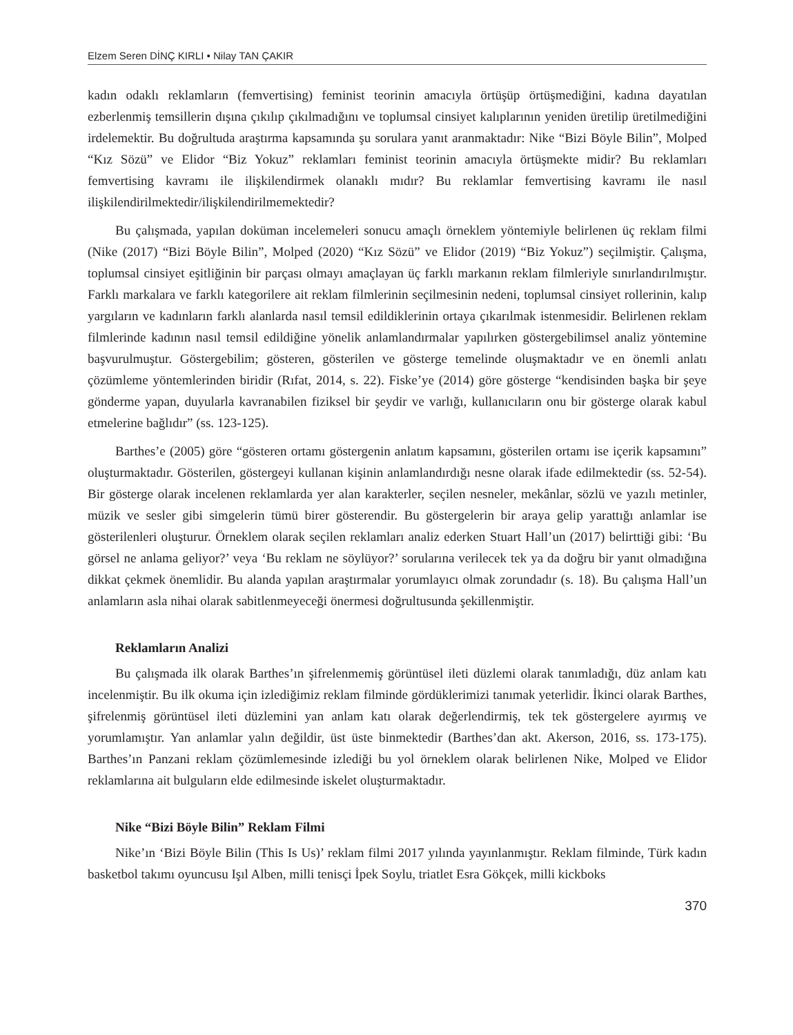Elzem Seren DİNÇ KIRLI • Nilay TAN ÇAKIR
kadın odaklı reklamların (femvertising) feminist teorinin amacıyla örtüşüp örtüşmediğini, kadına dayatılan ezberlenmiş temsillerin dışına çıkılıp çıkılmadığını ve toplumsal cinsiyet kalıplarının yeniden üretilip üretilmediğini irdelemektir. Bu doğrultuda araştırma kapsamında şu sorulara yanıt aranmaktadır: Nike “Bizi Böyle Bilin”, Molped “Kız Sözü” ve Elidor “Biz Yokuz” reklamları feminist teorinin amacıyla örtüşmekte midir? Bu reklamları femvertising kavramı ile ilişkilendirmek olanaklı mıdır? Bu reklamlar femvertising kavramı ile nasıl ilişkilendirilmektedir/ilişkilendirilmemektedir?
Bu çalışmada, yapılan doküman incelemeleri sonucu amaçlı örneklem yöntemiyle belirlenen üç reklam filmi (Nike (2017) “Bizi Böyle Bilin”, Molped (2020) “Kız Sözü” ve Elidor (2019) “Biz Yokuz”) seçilmiştir. Çalışma, toplumsal cinsiyet eşitliğinin bir parçası olmayı amaçlayan üç farklı markanın reklam filmleriyle sınırlandırılmıştır. Farklı markalara ve farklı kategorilere ait reklam filmlerinin seçilmesinin nedeni, toplumsal cinsiyet rollerinin, kalıp yargıların ve kadınların farklı alanlarda nasıl temsil edildiklerinin ortaya çıkarılmak istenmesidir. Belirlenen reklam filmlerinde kadının nasıl temsil edildiğine yönelik anlamlandırmalar yapılırken göstergebilimsel analiz yöntemine başvurulmuştur. Göstergebilim; gösteren, gösterilen ve gösterge temelinde oluşmaktadır ve en önemli anlatı çözümleme yöntemlerinden biridir (Rıfat, 2014, s. 22). Fiske’ye (2014) göre gösterge “kendisinden başka bir şeye gönderme yapan, duyularla kavranabilen fiziksel bir şeydir ve varlığı, kullanıcıların onu bir gösterge olarak kabul etmelerine bağlıdır” (ss. 123-125).
Barthes’e (2005) göre “gösteren ortamı göstergenin anlatım kapsamını, gösterilen ortamı ise içerik kapsamını” oluşturmaktadır. Gösterilen, göstergeyi kullanan kişinin anlamlandırdığı nesne olarak ifade edilmektedir (ss. 52-54). Bir gösterge olarak incelenen reklamlarda yer alan karakterler, seçilen nesneler, mekânlar, sözlü ve yazılı metinler, müzik ve sesler gibi simgelerin tümü birer gösterendir. Bu göstergelerin bir araya gelip yarattığı anlamlar ise gösterilenleri oluşturur. Örneklem olarak seçilen reklamları analiz ederken Stuart Hall’un (2017) belirttiği gibi: ‘Bu görsel ne anlama geliyor?’ veya ‘Bu reklam ne söylüyor?’ sorularına verilecek tek ya da doğru bir yanıt olmadığına dikkat çekmek önemlidir. Bu alanda yapılan araştırmalar yorumlayıcı olmak zorundadır (s. 18). Bu çalışma Hall’un anlamların asla nihai olarak sabitlenmeyeceği önermesi doğrultusunda şekillenmiştir.
Reklamların Analizi
Bu çalışmada ilk olarak Barthes’ın şifrelenmemiş görüntüsel ileti düzlemi olarak tanımladığı, düz anlam katı incelenmiştir. Bu ilk okuma için izlediğimiz reklam filminde gördüklerimizi tanımak yeterlidir. İkinci olarak Barthes, şifrelenmiş görüntüsel ileti düzlemini yan anlam katı olarak değerlendirmiş, tek tek göstergelere ayırmış ve yorumlamıştır. Yan anlamlar yalın değildir, üst üste binmektedir (Barthes’dan akt. Akerson, 2016, ss. 173-175). Barthes’ın Panzani reklam çözümlemesinde izlediği bu yol örneklem olarak belirlenen Nike, Molped ve Elidor reklamlarına ait bulguların elde edilmesinde iskelet oluşturmaktadır.
Nike “Bizi Böyle Bilin” Reklam Filmi
Nike’ın ‘Bizi Böyle Bilin (This Is Us)’ reklam filmi 2017 yılında yayınlanmıştır. Reklam filminde, Türk kadın basketbol takımı oyuncusu Işıl Alben, milli tenisçi İpek Soylu, triatlet Esra Gökçek, milli kickboks
370